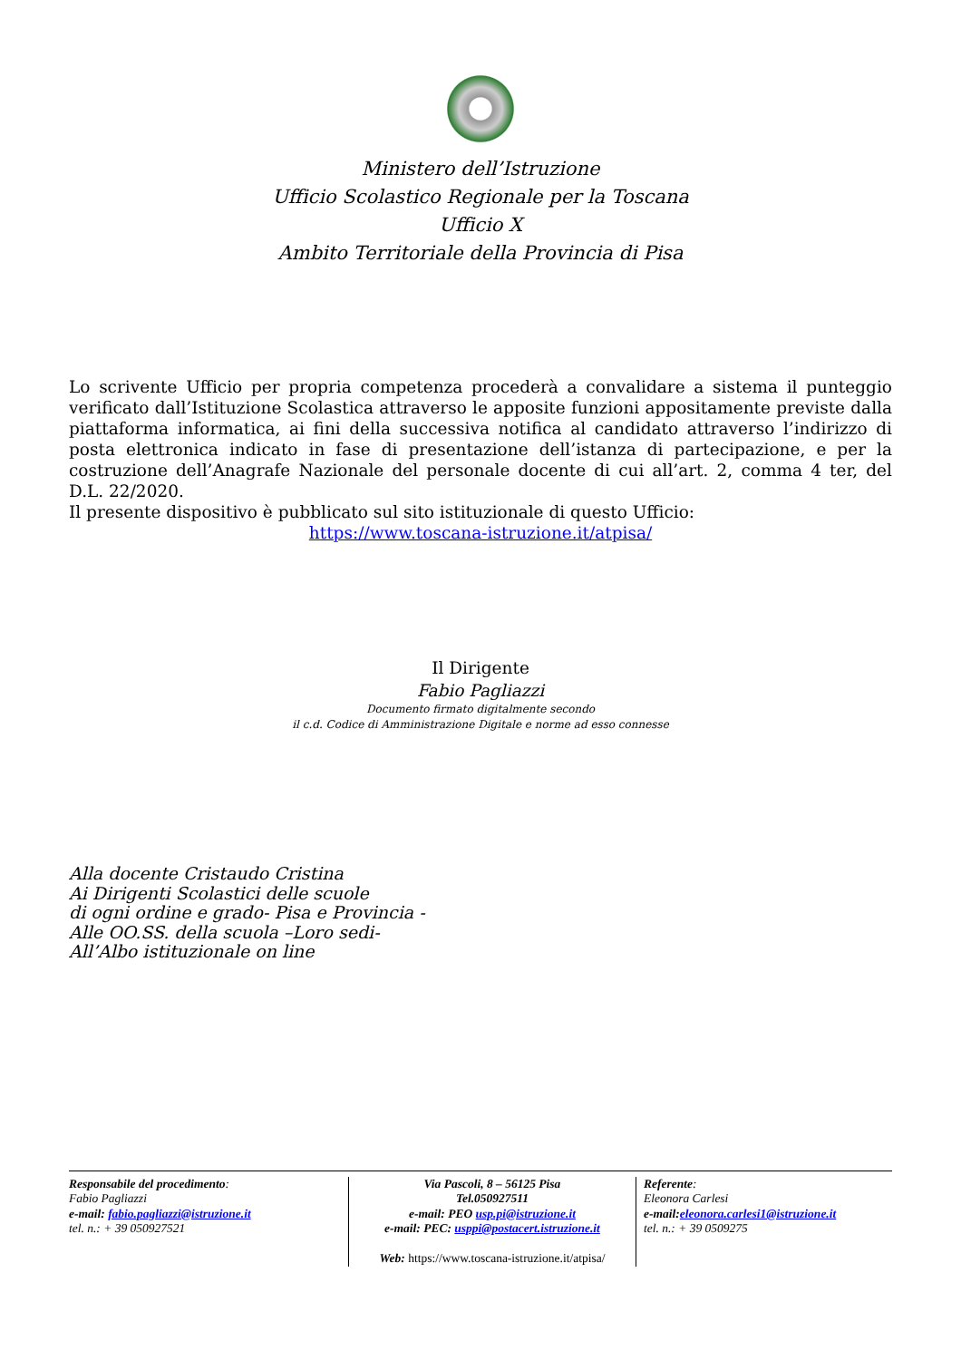Ministero dell’Istruzione
Ufficio Scolastico Regionale per la Toscana
Ufficio X
Ambito Territoriale della Provincia di Pisa
Lo scrivente Ufficio per propria competenza procederà a convalidare a sistema il punteggio verificato dall’Istituzione Scolastica attraverso le apposite funzioni appositamente previste dalla piattaforma informatica, ai fini della successiva notifica al candidato attraverso l’indirizzo di posta elettronica indicato in fase di presentazione dell’istanza di partecipazione, e per la costruzione dell’Anagrafe Nazionale del personale docente di cui all’art. 2, comma 4 ter, del D.L. 22/2020.
Il presente dispositivo è pubblicato sul sito istituzionale di questo Ufficio:
https://www.toscana-istruzione.it/atpisa/
Il Dirigente
Fabio Pagliazzi
Documento firmato digitalmente secondo
il c.d. Codice di Amministrazione Digitale e norme ad esso connesse
Alla docente Cristaudo Cristina
Ai Dirigenti Scolastici delle scuole
di ogni ordine e grado- Pisa e Provincia -
Alle OO.SS. della scuola –Loro sedi-
All’Albo istituzionale on line
Responsabile del procedimento:
Fabio Pagliazzi
e-mail: fabio.pagliazzi@istruzione.it
tel. n.: + 39 050927521
Via Pascoli, 8 – 56125 Pisa
Tel.050927511
e-mail: PEO usp.pi@istruzione.it
e-mail: PEC: usppi@postacert.istruzione.it
Web: https://www.toscana-istruzione.it/atpisa/
Referente:
Eleonora Carlesi
e-mail:eleonora.carlesi1@istruzione.it
tel. n.: + 39 0509275